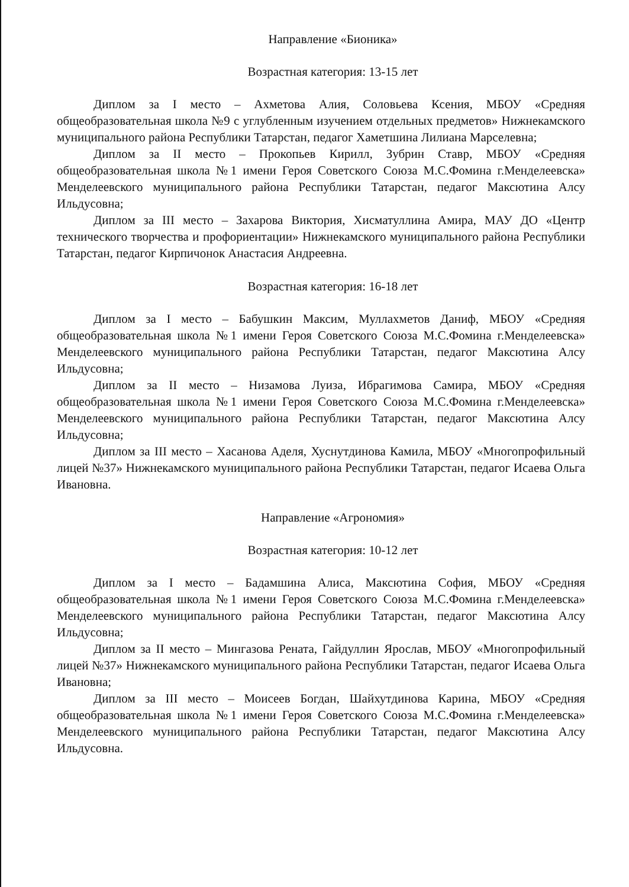Направление «Бионика»
Возрастная категория: 13-15 лет
Диплом за I место – Ахметова Алия, Соловьева Ксения, МБОУ «Средняя общеобразовательная школа №9 с углубленным изучением отдельных предметов» Нижнекамского муниципального района Республики Татарстан, педагог Хаметшина Лилиана Марселевна;
Диплом за II место – Прокопьев Кирилл, Зубрин Ставр, МБОУ «Средняя общеобразовательная школа №1 имени Героя Советского Союза М.С.Фомина г.Менделеевска» Менделеевского муниципального района Республики Татарстан, педагог Максютина Алсу Ильдусовна;
Диплом за III место – Захарова Виктория, Хисматуллина Амира, МАУ ДО «Центр технического творчества и профориентации» Нижнекамского муниципального района Республики Татарстан, педагог Кирпичонок Анастасия Андреевна.
Возрастная категория: 16-18 лет
Диплом за I место – Бабушкин Максим, Муллахметов Даниф, МБОУ «Средняя общеобразовательная школа №1 имени Героя Советского Союза М.С.Фомина г.Менделеевска» Менделеевского муниципального района Республики Татарстан, педагог Максютина Алсу Ильдусовна;
Диплом за II место – Низамова Луиза, Ибрагимова Самира, МБОУ «Средняя общеобразовательная школа №1 имени Героя Советского Союза М.С.Фомина г.Менделеевска» Менделеевского муниципального района Республики Татарстан, педагог Максютина Алсу Ильдусовна;
Диплом за III место – Хасанова Аделя, Хуснутдинова Камила, МБОУ «Многопрофильный лицей №37» Нижнекамского муниципального района Республики Татарстан, педагог Исаева Ольга Ивановна.
Направление «Агрономия»
Возрастная категория: 10-12 лет
Диплом за I место – Бадамшина Алиса, Максютина София, МБОУ «Средняя общеобразовательная школа №1 имени Героя Советского Союза М.С.Фомина г.Менделеевска» Менделеевского муниципального района Республики Татарстан, педагог Максютина Алсу Ильдусовна;
Диплом за II место – Мингазова Рената, Гайдуллин Ярослав, МБОУ «Многопрофильный лицей №37» Нижнекамского муниципального района Республики Татарстан, педагог Исаева Ольга Ивановна;
Диплом за III место – Моисеев Богдан, Шайхутдинова Карина, МБОУ «Средняя общеобразовательная школа №1 имени Героя Советского Союза М.С.Фомина г.Менделеевска» Менделеевского муниципального района Республики Татарстан, педагог Максютина Алсу Ильдусовна.